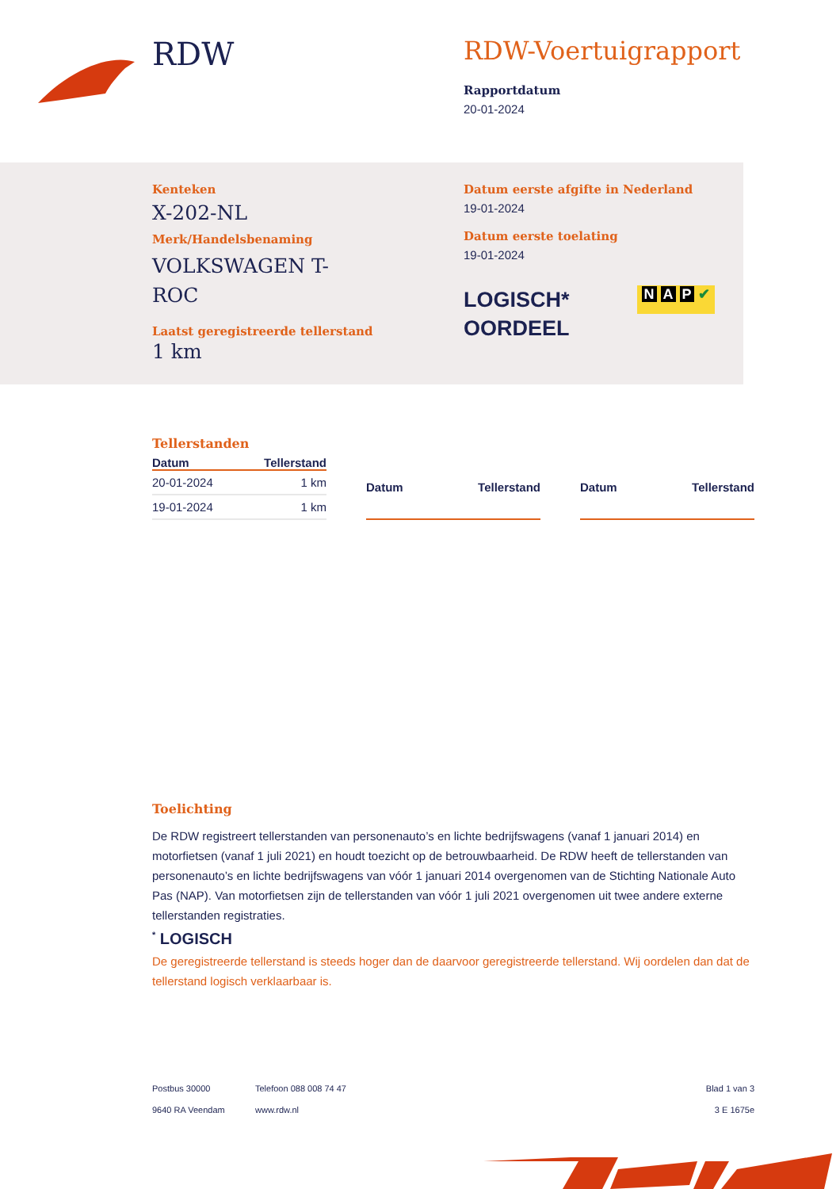RDW
RDW-Voertuigrapport
Rapportdatum
20-01-2024
Kenteken
X-202-NL
Merk/Handelsbenaming
VOLKSWAGEN T-ROC
Laatst geregistreerde tellerstand
1 km
Datum eerste afgifte in Nederland
19-01-2024
Datum eerste toelating
19-01-2024
LOGISCH*
OORDEEL
N A P ✔
Tellerstanden
| Datum | Tellerstand |
| --- | --- |
| 20-01-2024 | 1 km |
| 19-01-2024 | 1 km |
| Datum | Tellerstand |
| --- | --- |
| Datum | Tellerstand |
| --- | --- |
Toelichting
De RDW registreert tellerstanden van personenauto’s en lichte bedrijfswagens (vanaf 1 januari 2014) en motorfietsen (vanaf 1 juli 2021) en houdt toezicht op de betrouwbaarheid. De RDW heeft de tellerstanden van personenauto’s en lichte bedrijfswagens van vóór 1 januari 2014 overgenomen van de Stichting Nationale Auto Pas (NAP). Van motorfietsen zijn de tellerstanden van vóór 1 juli 2021 overgenomen uit twee andere externe tellerstanden registraties.
<sup>*</sup> LOGISCH
De geregistreerde tellerstand is steeds hoger dan de daarvoor geregistreerde tellerstand. Wij oordelen dan dat de tellerstand logisch verklaarbaar is.
Postbus 30000
9640 RA Veendam
Telefoon 088 008 74 47
www.rdw.nl
Blad 1 van 3
3 E 1675e